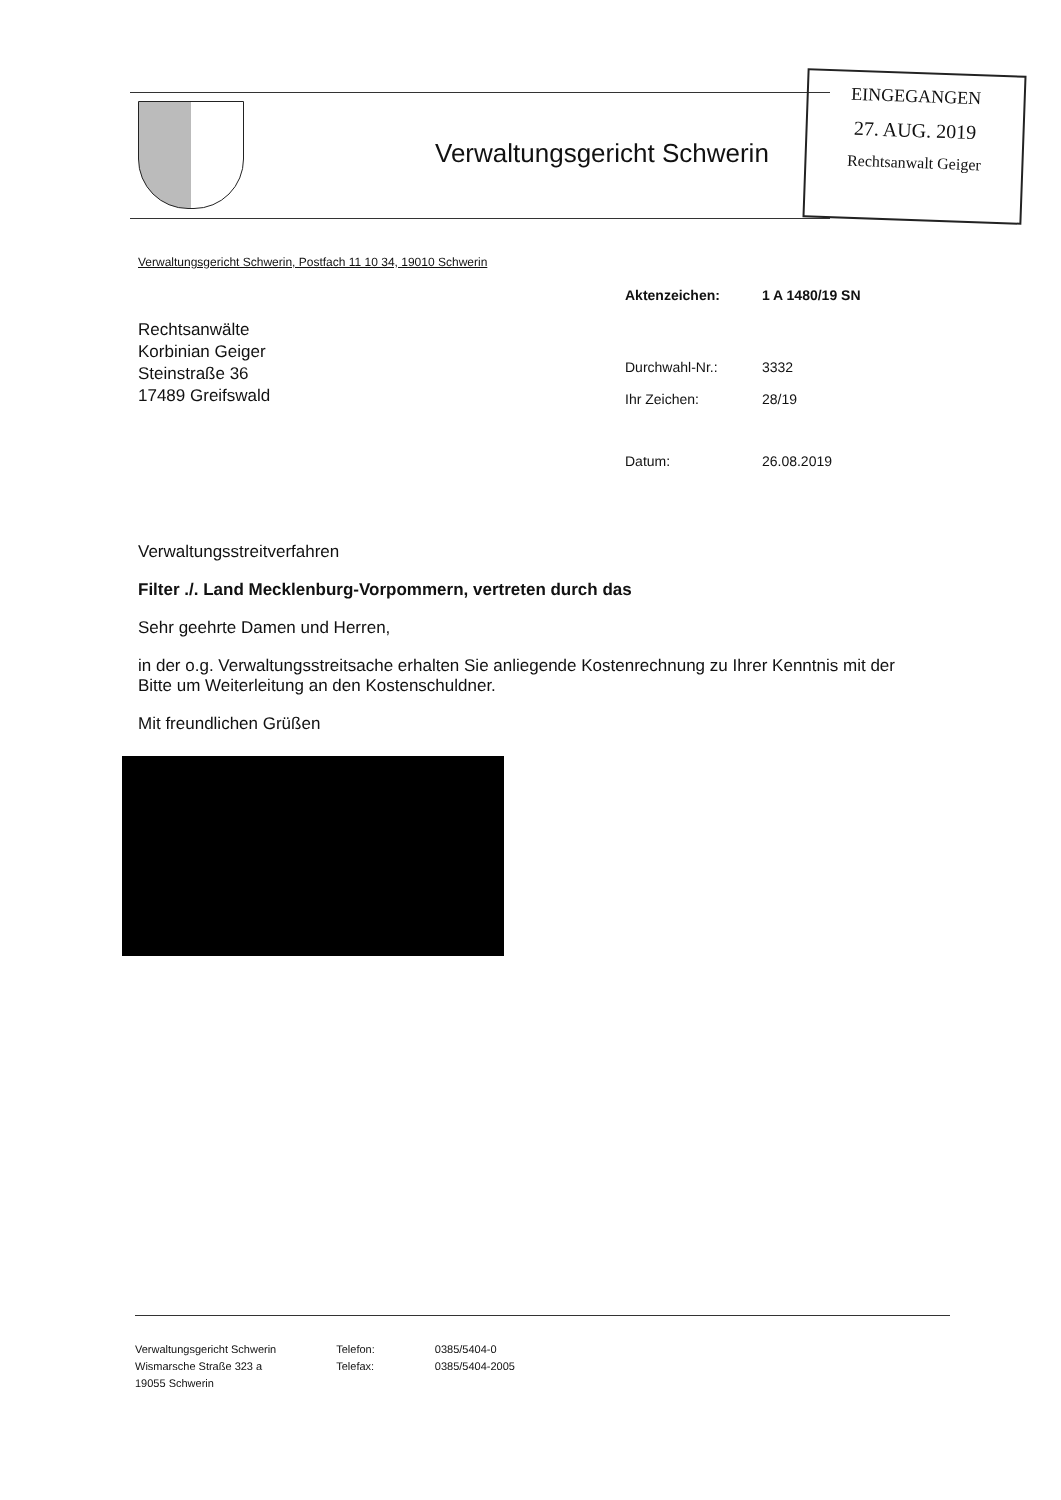Verwaltungsgericht Schwerin
EINGEGANGEN
27. AUG. 2019
Rechtsanwalt Geiger
Verwaltungsgericht Schwerin, Postfach 11 10 34, 19010 Schwerin
| Aktenzeichen: | 1 A 1480/19 SN |
| Durchwahl-Nr.: | 3332 |
| Ihr Zeichen: | 28/19 |
| Datum: | 26.08.2019 |
Rechtsanwälte
Korbinian Geiger
Steinstraße 36
17489 Greifswald
Verwaltungsstreitverfahren
Filter ./. Land Mecklenburg-Vorpommern, vertreten durch das
Sehr geehrte Damen und Herren,
in der o.g. Verwaltungsstreitsache erhalten Sie anliegende Kostenrechnung zu Ihrer Kenntnis mit der Bitte um Weiterleitung an den Kostenschuldner.
Mit freundlichen Grüßen
Verwaltungsgericht Schwerin
Wismarsche Straße 323 a
19055 Schwerin
Telefon:
Telefax:
0385/5404-0
0385/5404-2005